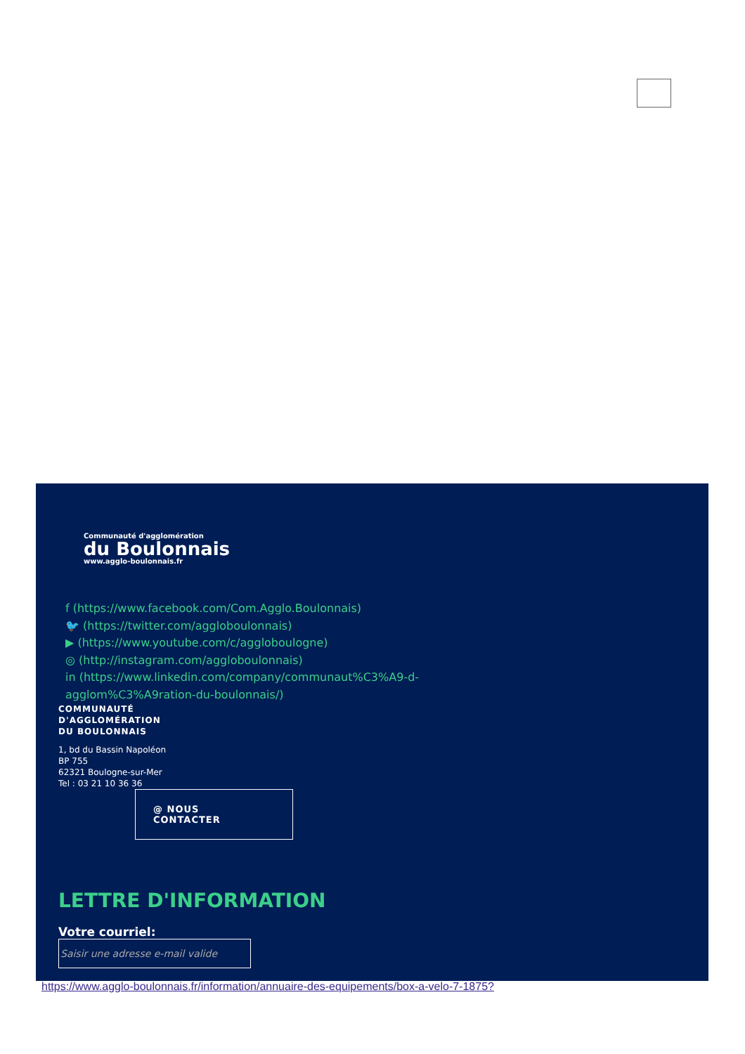Communauté d'agglomération
du Boulonnais
www.agglo-boulonnais.fr
f (https://www.facebook.com/Com.Agglo.Boulonnais)
🐦 (https://twitter.com/aggloboulonnais)
▶ (https://www.youtube.com/c/aggloboulogne)
◎ (http://instagram.com/aggloboulonnais)
in (https://www.linkedin.com/company/communaut%C3%A9-d-agglom%C3%A9ration-du-boulonnais/)
COMMUNAUTÉ
D'AGGLOMÉRATION
DU BOULONNAIS
1, bd du Bassin Napoléon
BP 755
62321 Boulogne-sur-Mer
Tel : 03 21 10 36 36
@ NOUS
CONTACTER
LETTRE D'INFORMATION
Votre courriel:
Saisir une adresse e-mail valide
https://www.agglo-boulonnais.fr/information/annuaire-des-equipements/box-a-velo-7-1875?